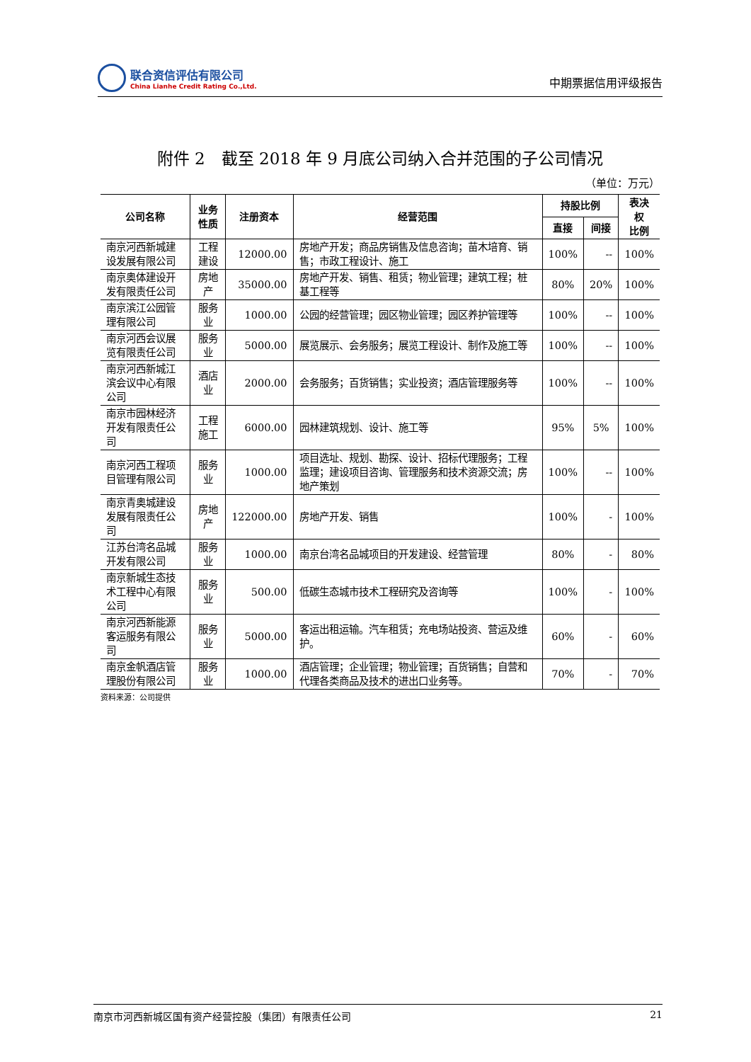联合资信评估有限公司
China Lianhe Credit Rating Co.,Ltd.
中期票据信用评级报告
附件 2　截至 2018 年 9 月底公司纳入合并范围的子公司情况
（单位：万元）
| 公司名称 | 业务性质 | 注册资本 | 经营范围 | 持股比例 | | 表决权 比例 |
| --- | --- | --- | --- | --- | --- | --- |
| | | | | 直接 | 间接 | |
| 南京河西新城建设发展有限公司 | 工程建设 | 12000.00 | 房地产开发；商品房销售及信息咨询；苗木培育、销售；市政工程设计、施工 | 100% | -- | 100% |
| 南京奥体建设开发有限责任公司 | 房地产 | 35000.00 | 房地产开发、销售、租赁；物业管理；建筑工程；桩基工程等 | 80% | 20% | 100% |
| 南京滨江公园管理有限公司 | 服务业 | 1000.00 | 公园的经营管理；园区物业管理；园区养护管理等 | 100% | -- | 100% |
| 南京河西会议展览有限责任公司 | 服务业 | 5000.00 | 展览展示、会务服务；展览工程设计、制作及施工等 | 100% | -- | 100% |
| 南京河西新城江滨会议中心有限公司 | 酒店业 | 2000.00 | 会务服务；百货销售；实业投资；酒店管理服务等 | 100% | -- | 100% |
| 南京市园林经济开发有限责任公司 | 工程施工 | 6000.00 | 园林建筑规划、设计、施工等 | 95% | 5% | 100% |
| 南京河西工程项目管理有限公司 | 服务业 | 1000.00 | 项目选址、规划、勘探、设计、招标代理服务；工程监理；建设项目咨询、管理服务和技术资源交流；房地产策划 | 100% | -- | 100% |
| 南京青奥城建设发展有限责任公司 | 房地产 | 122000.00 | 房地产开发、销售 | 100% | - | 100% |
| 江苏台湾名品城开发有限公司 | 服务业 | 1000.00 | 南京台湾名品城项目的开发建设、经营管理 | 80% | - | 80% |
| 南京新城生态技术工程中心有限公司 | 服务业 | 500.00 | 低碳生态城市技术工程研究及咨询等 | 100% | - | 100% |
| 南京河西新能源客运服务有限公司 | 服务业 | 5000.00 | 客运出租运输。汽车租赁；充电场站投资、营运及维护。 | 60% | - | 60% |
| 南京金帆酒店管理股份有限公司 | 服务业 | 1000.00 | 酒店管理；企业管理；物业管理；百货销售；自营和代理各类商品及技术的进出口业务等。 | 70% | - | 70% |
资料来源：公司提供
南京市河西新城区国有资产经营控股（集团）有限责任公司 21